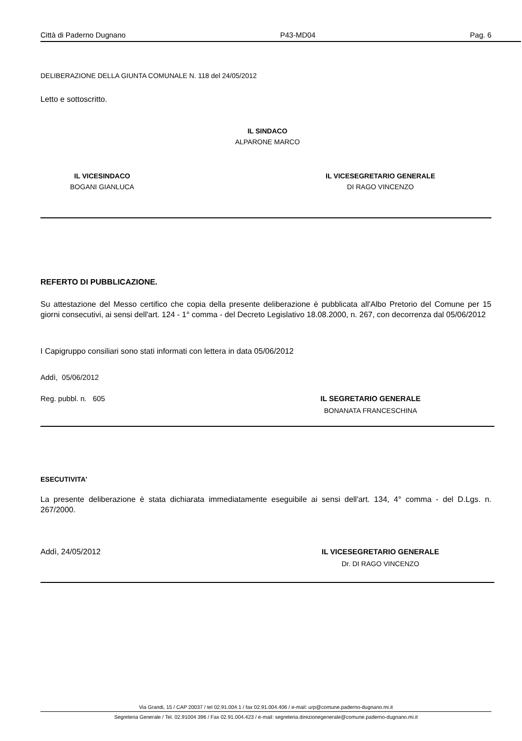Città di Paderno Dugnano P43-MD04 Pag. 6
DELIBERAZIONE DELLA GIUNTA COMUNALE N. 118 del 24/05/2012
Letto e sottoscritto.
IL SINDACO
ALPARONE MARCO
IL VICESINDACO
BOGANI GIANLUCA
IL VICESEGRETARIO GENERALE
DI RAGO VINCENZO
REFERTO DI PUBBLICAZIONE.
Su attestazione del Messo certifico che copia della presente deliberazione è pubblicata all'Albo Pretorio del Comune per 15 giorni consecutivi, ai sensi dell'art. 124 - 1° comma - del Decreto Legislativo 18.08.2000, n. 267, con decorrenza dal 05/06/2012
I Capigruppo consiliari sono stati informati con lettera in data 05/06/2012
Addì, 05/06/2012
Reg. pubbl. n. 605 IL SEGRETARIO GENERALE
BONANATA FRANCESCHINA
ESECUTIVITA'
La presente deliberazione è stata dichiarata immediatamente eseguibile ai sensi dell'art. 134, 4° comma - del D.Lgs. n. 267/2000.
Addì, 24/05/2012 IL VICESEGRETARIO GENERALE
Dr. DI RAGO VINCENZO
Via Grandi, 15 / CAP 20037 / tel 02.91.004.1 / fax 02.91.004.406 / e-mail: urp@comune.paderno-dugnano.mi.it
Segreteria Generale / Tel. 02.91004 396 / Fax 02.91.004.423 / e-mail: segreteria.direzionegenerale@comune.paderno-dugnano.mi.it